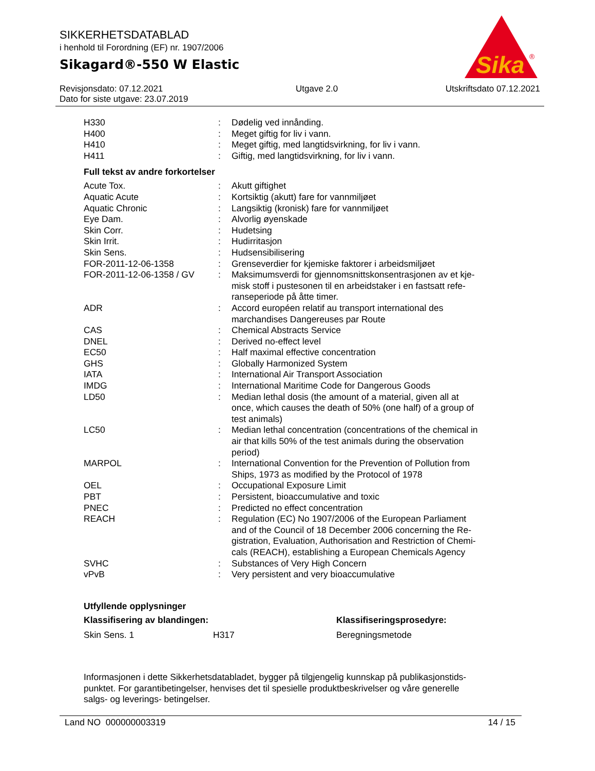SIKKERHETSDATABLAD
i henhold til Forordning (EF) nr. 1907/2006
Sikagard®-550 W Elastic
Sika
®
Revisjonsdato: 07.12.2021
Dato for siste utgave: 23.07.2019
Utgave 2.0 Utskriftsdato 07.12.2021
| H330 | : | Dødelig ved innånding. |
| H400 | : | Meget giftig for liv i vann. |
| H410 | : | Meget giftig, med langtidsvirkning, for liv i vann. |
| H411 | : | Giftig, med langtidsvirkning, for liv i vann. |
Full tekst av andre forkortelser
| Acute Tox. | : | Akutt giftighet |
| Aquatic Acute | : | Kortsiktig (akutt) fare for vannmiljøet |
| Aquatic Chronic | : | Langsiktig (kronisk) fare for vannmiljøet |
| Eye Dam. | : | Alvorlig øyenskade |
| Skin Corr. | : | Hudetsing |
| Skin Irrit. | : | Hudirritasjon |
| Skin Sens. | : | Hudsensibilisering |
| FOR-2011-12-06-1358 | : | Grenseverdier for kjemiske faktorer i arbeidsmiljøet |
| FOR-2011-12-06-1358 / GV | : | Maksimumsverdi for gjennomsnittskonsentrasjonen av et kje- misk stoff i pustesonen til en arbeidstaker i en fastsatt refe- ranseperiode på åtte timer. |
| ADR | : | Accord européen relatif au transport international des marchandises Dangereuses par Route |
| CAS | : | Chemical Abstracts Service |
| DNEL | : | Derived no-effect level |
| EC50 | : | Half maximal effective concentration |
| GHS | : | Globally Harmonized System |
| IATA | : | International Air Transport Association |
| IMDG | : | International Maritime Code for Dangerous Goods |
| LD50 | : | Median lethal dosis (the amount of a material, given all at once, which causes the death of 50% (one half) of a group of test animals) |
| LC50 | : | Median lethal concentration (concentrations of the chemical in air that kills 50% of the test animals during the observation period) |
| MARPOL | : | International Convention for the Prevention of Pollution from Ships, 1973 as modified by the Protocol of 1978 |
| OEL | : | Occupational Exposure Limit |
| PBT | : | Persistent, bioaccumulative and toxic |
| PNEC | : | Predicted no effect concentration |
| REACH | : | Regulation (EC) No 1907/2006 of the European Parliament and of the Council of 18 December 2006 concerning the Re- gistration, Evaluation, Authorisation and Restriction of Chemi- cals (REACH), establishing a European Chemicals Agency |
| SVHC | : | Substances of Very High Concern |
| vPvB | : | Very persistent and very bioaccumulative |
Utfyllende opplysninger
| Klassifisering av blandingen: | | Klassifiseringsprosedyre: |
| Skin Sens. 1 | H317 | Beregningsmetode |
Informasjonen i dette Sikkerhetsdatabladet, bygger på tilgjengelig kunnskap på publikasjonstids-
punktet. For garantibetingelser, henvises det til spesielle produktbeskrivelser og våre generelle
salgs- og leverings- betingelser.
Land NO 000000003319 14 / 15